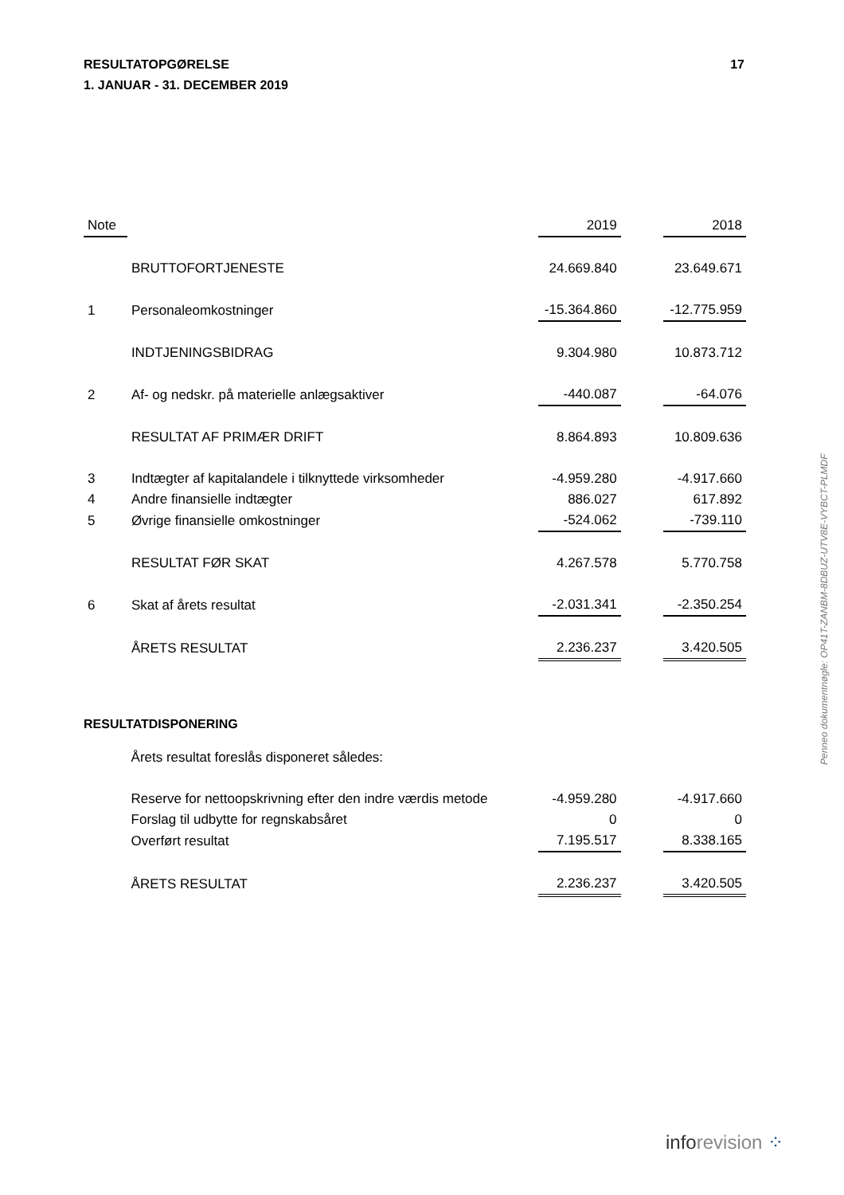RESULTATOPGØRELSE
1. JANUAR - 31. DECEMBER 2019
17
| Note | | 2019 | | 2018 |
| | BRUTTOFORTJENESTE | 24.669.840 | | 23.649.671 |
| 1 | Personaleomkostninger | -15.364.860 | | -12.775.959 |
| | INDTJENINGSBIDRAG | 9.304.980 | | 10.873.712 |
| 2 | Af- og nedskr. på materielle anlægsaktiver | -440.087 | | -64.076 |
| | RESULTAT AF PRIMÆR DRIFT | 8.864.893 | | 10.809.636 |
| 3 | Indtægter af kapitalandele i tilknyttede virksomheder | -4.959.280 | | -4.917.660 |
| 4 | Andre finansielle indtægter | 886.027 | | 617.892 |
| 5 | Øvrige finansielle omkostninger | -524.062 | | -739.110 |
| | RESULTAT FØR SKAT | 4.267.578 | | 5.770.758 |
| 6 | Skat af årets resultat | -2.031.341 | | -2.350.254 |
| | ÅRETS RESULTAT | 2.236.237 | | 3.420.505 |
RESULTATDISPONERING
| | Årets resultat foreslås disponeret således: | | | |
| | Reserve for nettoopskrivning efter den indre værdis metode | -4.959.280 | | -4.917.660 |
| | Forslag til udbytte for regnskabsåret | 0 | | 0 |
| | Overført resultat | 7.195.517 | | 8.338.165 |
| | ÅRETS RESULTAT | 2.236.237 | | 3.420.505 |
Penneo dokumentnøgle: OP41T-ZANBM-8DBUZ-UTV8E-VYBCT-PLMDF
inforevision ⁘